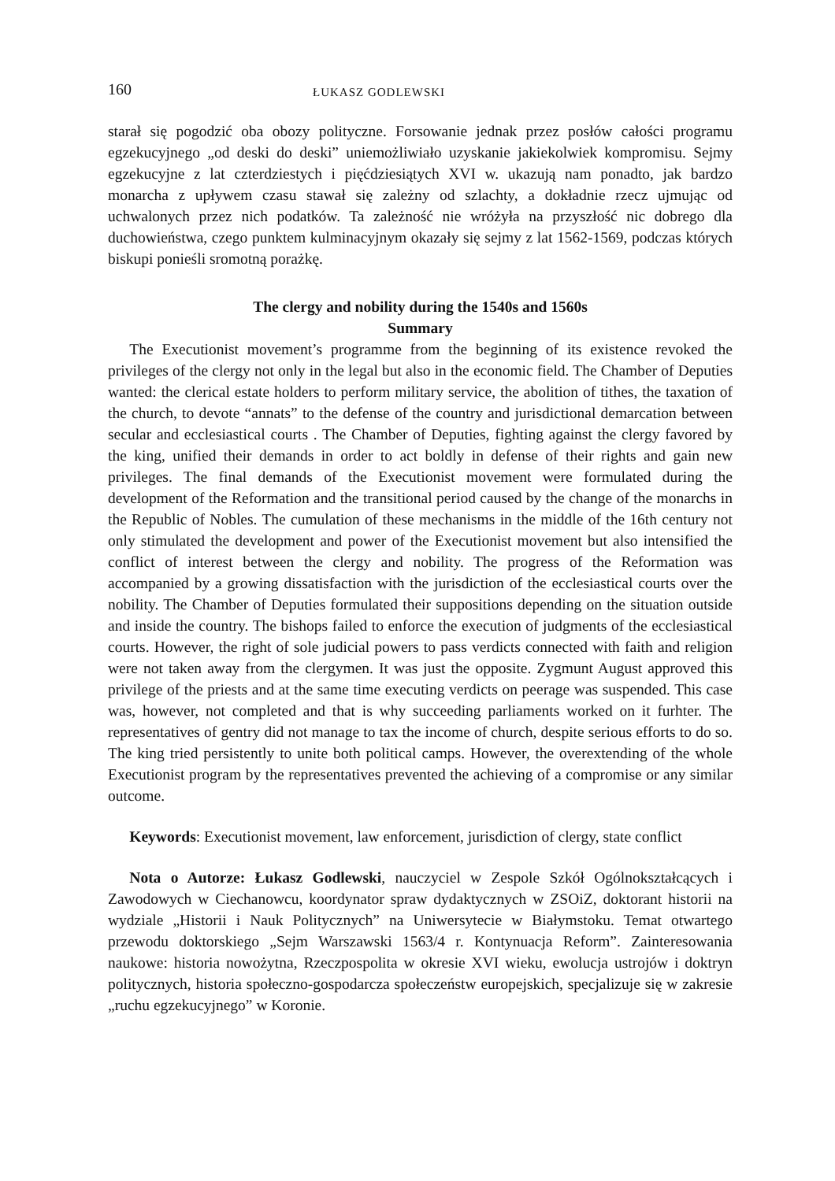160 ŁUKASZ GODLEWSKI
starał się pogodzić oba obozy polityczne. Forsowanie jednak przez posłów całości programu egzekucyjnego „od deski do deski” uniemożliwiało uzyskanie jakiekolwiek kompromisu. Sejmy egzekucyjne z lat czterdziestych i pięćdziesiątych XVI w. ukazują nam ponadto, jak bardzo monarcha z upływem czasu stawał się zależny od szlachty, a dokładnie rzecz ujmując od uchwalonych przez nich podatków. Ta zależność nie wróżyła na przyszłość nic dobrego dla duchowieństwa, czego punktem kulminacyjnym okazały się sejmy z lat 1562-1569, podczas których biskupi ponieśli sromotną porażkę.
The clergy and nobility during the 1540s and 1560s
Summary
The Executionist movement’s programme from the beginning of its existence revoked the privileges of the clergy not only in the legal but also in the economic field. The Chamber of Deputies wanted: the clerical estate holders to perform military service, the abolition of tithes, the taxation of the church, to devote “annats” to the defense of the country and jurisdictional demarcation between secular and ecclesiastical courts . The Chamber of Deputies, fighting against the clergy favored by the king, unified their demands in order to act boldly in defense of their rights and gain new privileges. The final demands of the Executionist movement were formulated during the development of the Reformation and the transitional period caused by the change of the monarchs in the Republic of Nobles. The cumulation of these mechanisms in the middle of the 16th century not only stimulated the development and power of the Executionist movement but also intensified the conflict of interest between the clergy and nobility. The progress of the Reformation was accompanied by a growing dissatisfaction with the jurisdiction of the ecclesiastical courts over the nobility. The Chamber of Deputies formulated their suppositions depending on the situation outside and inside the country. The bishops failed to enforce the execution of judgments of the ecclesiastical courts. However, the right of sole judicial powers to pass verdicts connected with faith and religion were not taken away from the clergymen. It was just the opposite. Zygmunt August approved this privilege of the priests and at the same time executing verdicts on peerage was suspended. This case was, however, not completed and that is why succeeding parliaments worked on it furhter. The representatives of gentry did not manage to tax the income of church, despite serious efforts to do so. The king tried persistently to unite both political camps. However, the overextending of the whole Executionist program by the representatives prevented the achieving of a compromise or any similar outcome.
Keywords: Executionist movement, law enforcement, jurisdiction of clergy, state conflict
Nota o Autorze: Łukasz Godlewski, nauczyciel w Zespole Szkół Ogólnokształcących i Zawodowych w Ciechanowcu, koordynator spraw dydaktycznych w ZSOiZ, doktorant historii na wydziale „Historii i Nauk Politycznych” na Uniwersytecie w Białymstoku. Temat otwartego przewodu doktorskiego „Sejm Warszawski 1563/4 r. Kontynuacja Reform”. Zainteresowania naukowe: historia nowożytna, Rzeczpospolita w okresie XVI wieku, ewolucja ustrojów i doktryn politycznych, historia społeczno-gospodarcza społeczeństw europejskich, specjalizuje się w zakresie „ruchu egzekucyjnego” w Koronie.